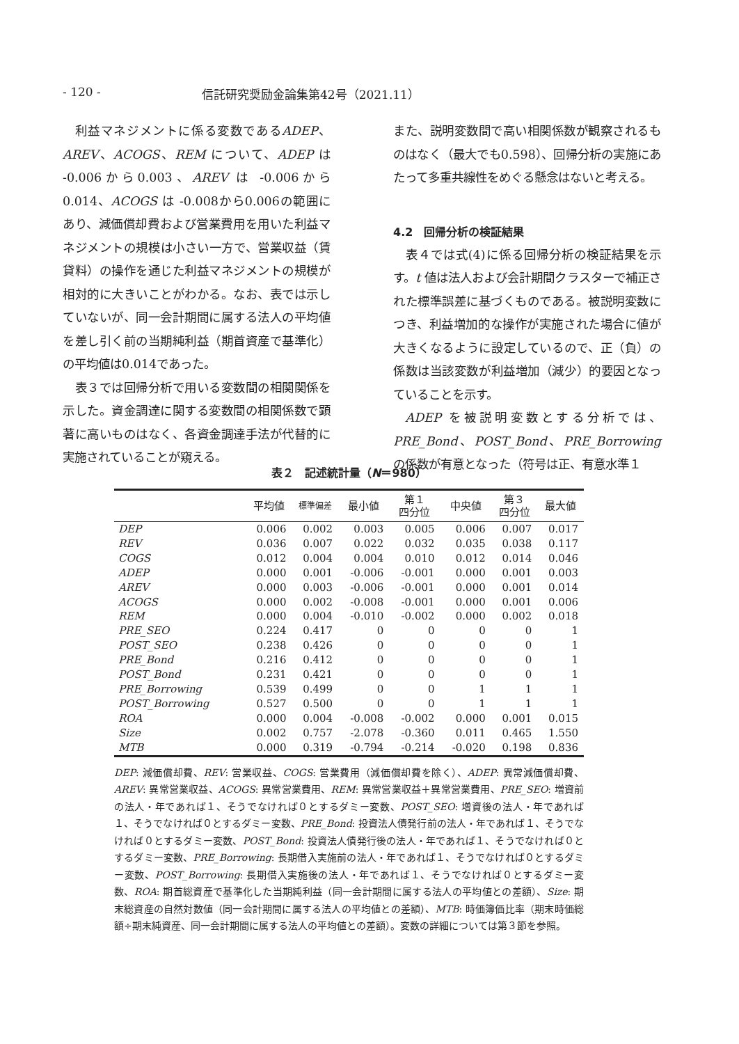- 120 - 信託研究奨励金論集第42号（2021.11）
利益マネジメントに係る変数であるADEP、AREV、ACOGS、REM について、ADEP は -0.006から0.003、AREV は -0.006から0.014、ACOGS は -0.008から0.006の範囲にあり、減価償却費および営業費用を用いた利益マネジメントの規模は小さい一方で、営業収益（賃貸料）の操作を通じた利益マネジメントの規模が相対的に大きいことがわかる。なお、表では示していないが、同一会計期間に属する法人の平均値を差し引く前の当期純利益（期首資産で基準化）の平均値は0.014であった。
表３では回帰分析で用いる変数間の相関関係を示した。資金調達に関する変数間の相関係数で顕著に高いものはなく、各資金調達手法が代替的に実施されていることが窺える。
また、説明変数間で高い相関係数が観察されるものはなく（最大でも0.598）、回帰分析の実施にあたって多重共線性をめぐる懸念はないと考える。
4.2　回帰分析の検証結果
表４では式(4)に係る回帰分析の検証結果を示す。t 値は法人および会計期間クラスターで補正された標準誤差に基づくものである。被説明変数につき、利益増加的な操作が実施された場合に値が大きくなるように設定しているので、正（負）の係数は当該変数が利益増加（減少）的要因となっていることを示す。
ADEP を被説明変数とする分析では、PRE_Bond、POST_Bond、PRE_Borrowing の係数が有意となった（符号は正、有意水準１
表２　記述統計量（N＝980）
| | 平均値 | 標準偏差 | 最小値 | 第１ 四分位 | 中央値 | 第３ 四分位 | 最大値 |
| --- | --- | --- | --- | --- | --- | --- | --- |
| DEP | 0.006 | 0.002 | 0.003 | 0.005 | 0.006 | 0.007 | 0.017 |
| REV | 0.036 | 0.007 | 0.022 | 0.032 | 0.035 | 0.038 | 0.117 |
| COGS | 0.012 | 0.004 | 0.004 | 0.010 | 0.012 | 0.014 | 0.046 |
| ADEP | 0.000 | 0.001 | -0.006 | -0.001 | 0.000 | 0.001 | 0.003 |
| AREV | 0.000 | 0.003 | -0.006 | -0.001 | 0.000 | 0.001 | 0.014 |
| ACOGS | 0.000 | 0.002 | -0.008 | -0.001 | 0.000 | 0.001 | 0.006 |
| REM | 0.000 | 0.004 | -0.010 | -0.002 | 0.000 | 0.002 | 0.018 |
| PRE_SEO | 0.224 | 0.417 | 0 | 0 | 0 | 0 | 1 |
| POST_SEO | 0.238 | 0.426 | 0 | 0 | 0 | 0 | 1 |
| PRE_Bond | 0.216 | 0.412 | 0 | 0 | 0 | 0 | 1 |
| POST_Bond | 0.231 | 0.421 | 0 | 0 | 0 | 0 | 1 |
| PRE_Borrowing | 0.539 | 0.499 | 0 | 0 | 1 | 1 | 1 |
| POST_Borrowing | 0.527 | 0.500 | 0 | 0 | 1 | 1 | 1 |
| ROA | 0.000 | 0.004 | -0.008 | -0.002 | 0.000 | 0.001 | 0.015 |
| Size | 0.002 | 0.757 | -2.078 | -0.360 | 0.011 | 0.465 | 1.550 |
| MTB | 0.000 | 0.319 | -0.794 | -0.214 | -0.020 | 0.198 | 0.836 |
DEP: 減価償却費、REV: 営業収益、COGS: 営業費用（減価償却費を除く）、ADEP: 異常減価償却費、AREV: 異常営業収益、ACOGS: 異常営業費用、REM: 異常営業収益＋異常営業費用、PRE_SEO: 増資前の法人・年であれば１、そうでなければ０とするダミー変数、POST_SEO: 増資後の法人・年であれば１、そうでなければ０とするダミー変数、PRE_Bond: 投資法人債発行前の法人・年であれば１、そうでなければ０とするダミー変数、POST_Bond: 投資法人債発行後の法人・年であれば１、そうでなければ０とするダミー変数、PRE_Borrowing: 長期借入実施前の法人・年であれば１、そうでなければ０とするダミー変数、POST_Borrowing: 長期借入実施後の法人・年であれば１、そうでなければ０とするダミー変数、ROA: 期首総資産で基準化した当期純利益（同一会計期間に属する法人の平均値との差額）、Size: 期末総資産の自然対数値（同一会計期間に属する法人の平均値との差額）、MTB: 時価簿価比率（期末時価総額÷期末純資産、同一会計期間に属する法人の平均値との差額）。変数の詳細については第３節を参照。